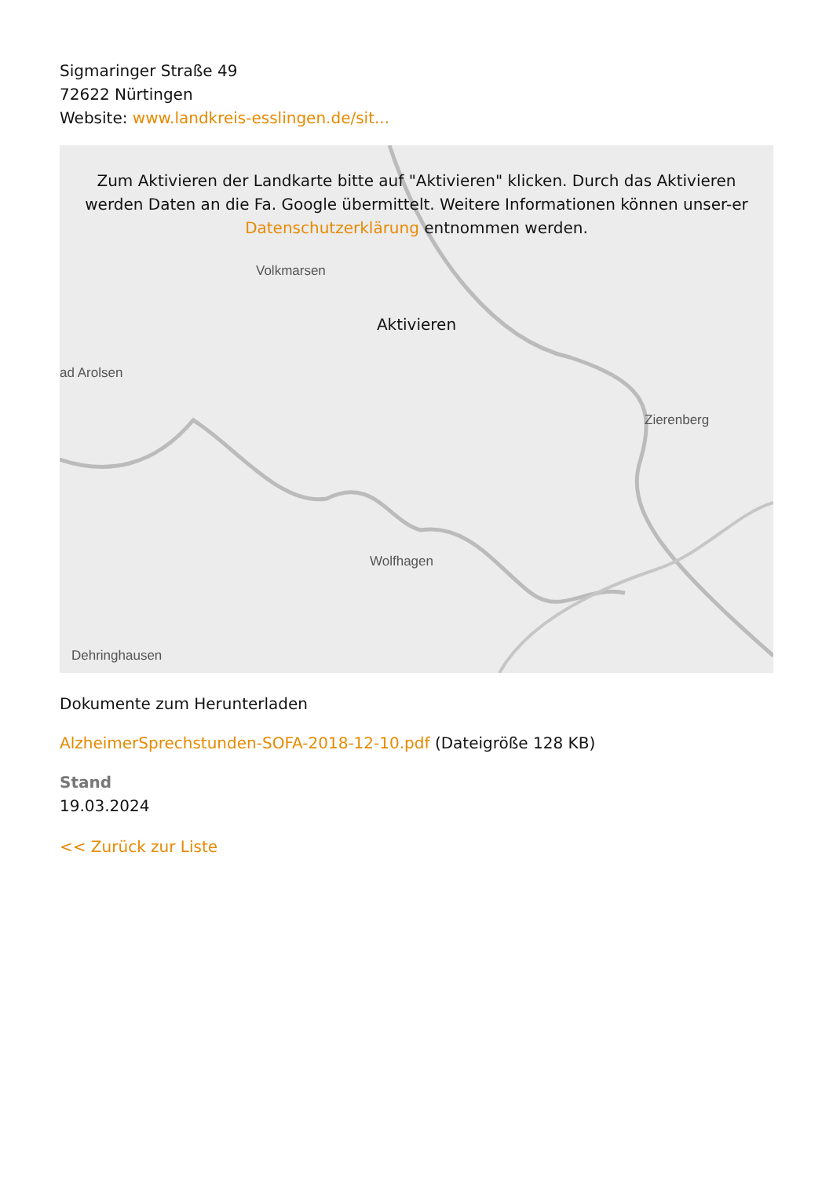Sigmaringer Straße 49
72622 Nürtingen
Website: www.landkreis-esslingen.de/sit...
Volkmarsen
ad Arolsen
Zierenberg
Wolfhagen
Dehringhausen
Zum Aktivieren der Landkarte bitte auf "Aktivieren" klicken. Durch das Aktivieren werden Daten an die Fa. Google übermittelt. Weitere Informationen können unser-er Datenschutzerklärung entnommen werden.
Aktivieren
Dokumente zum Herunterladen
AlzheimerSprechstunden-SOFA-2018-12-10.pdf (Dateigröße 128 KB)
Stand
19.03.2024
<< Zurück zur Liste